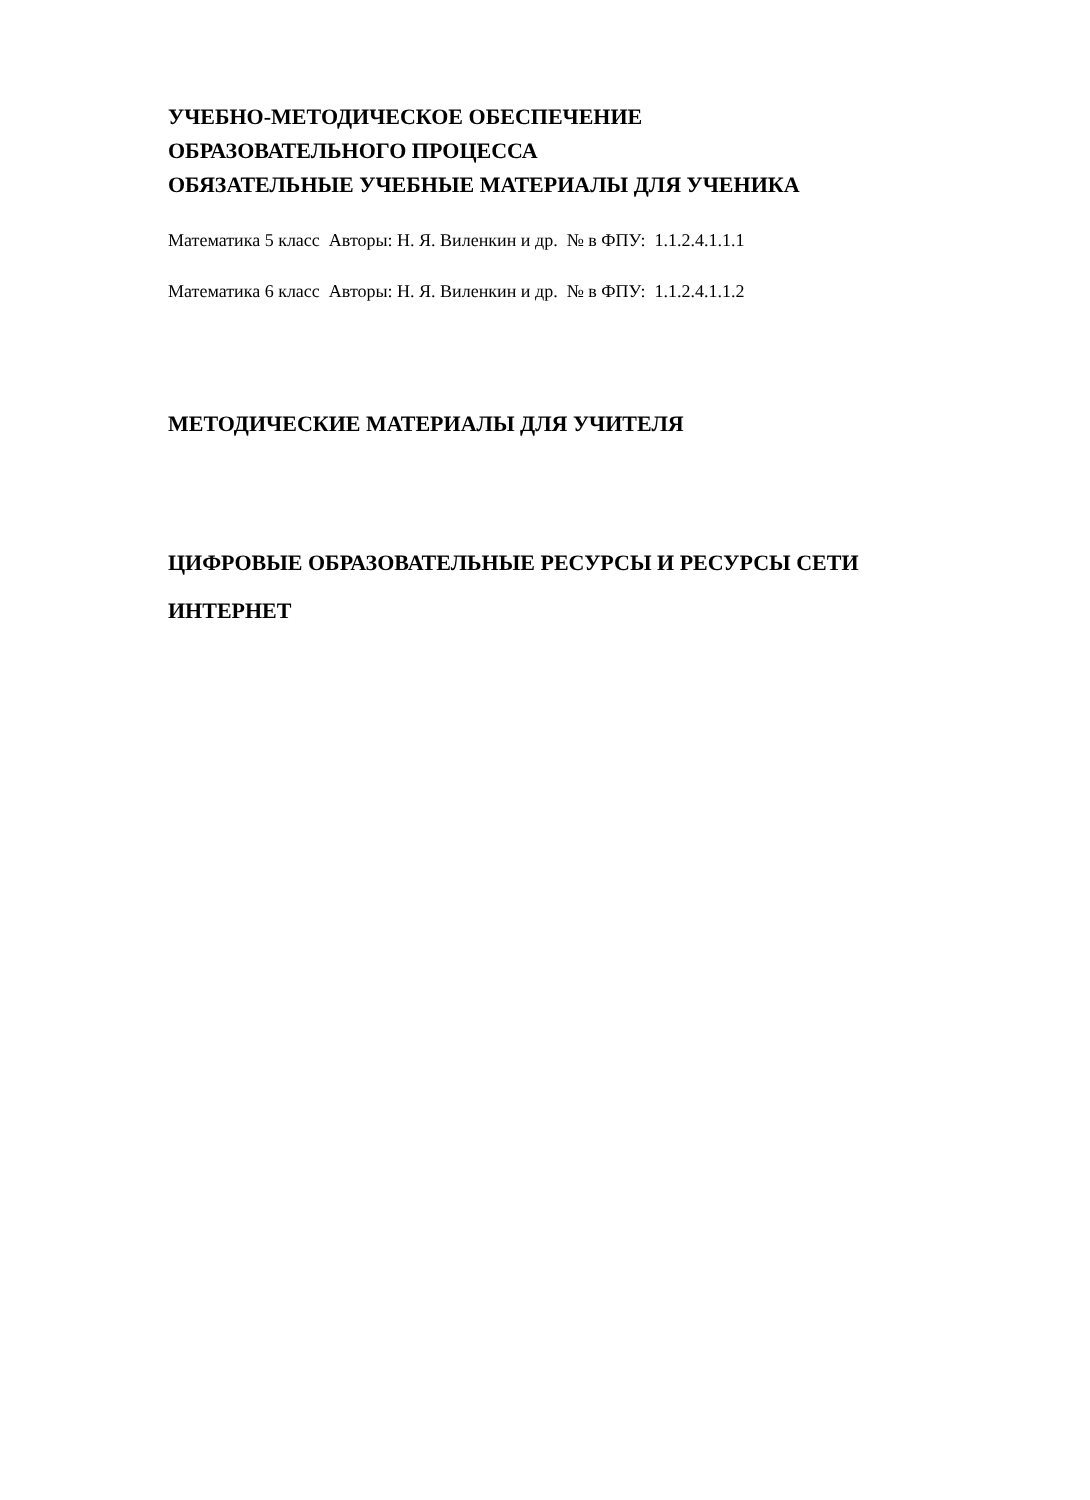УЧЕБНО-МЕТОДИЧЕСКОЕ ОБЕСПЕЧЕНИЕ
ОБРАЗОВАТЕЛЬНОГО ПРОЦЕССА
ОБЯЗАТЕЛЬНЫЕ УЧЕБНЫЕ МАТЕРИАЛЫ ДЛЯ УЧЕНИКА
Математика 5 класс Авторы: Н. Я. Виленкин и др. № в ФПУ: 1.1.2.4.1.1.1
Математика 6 класс Авторы: Н. Я. Виленкин и др. № в ФПУ: 1.1.2.4.1.1.2
МЕТОДИЧЕСКИЕ МАТЕРИАЛЫ ДЛЯ УЧИТЕЛЯ
ЦИФРОВЫЕ ОБРАЗОВАТЕЛЬНЫЕ РЕСУРСЫ И РЕСУРСЫ СЕТИ
ИНТЕРНЕТ